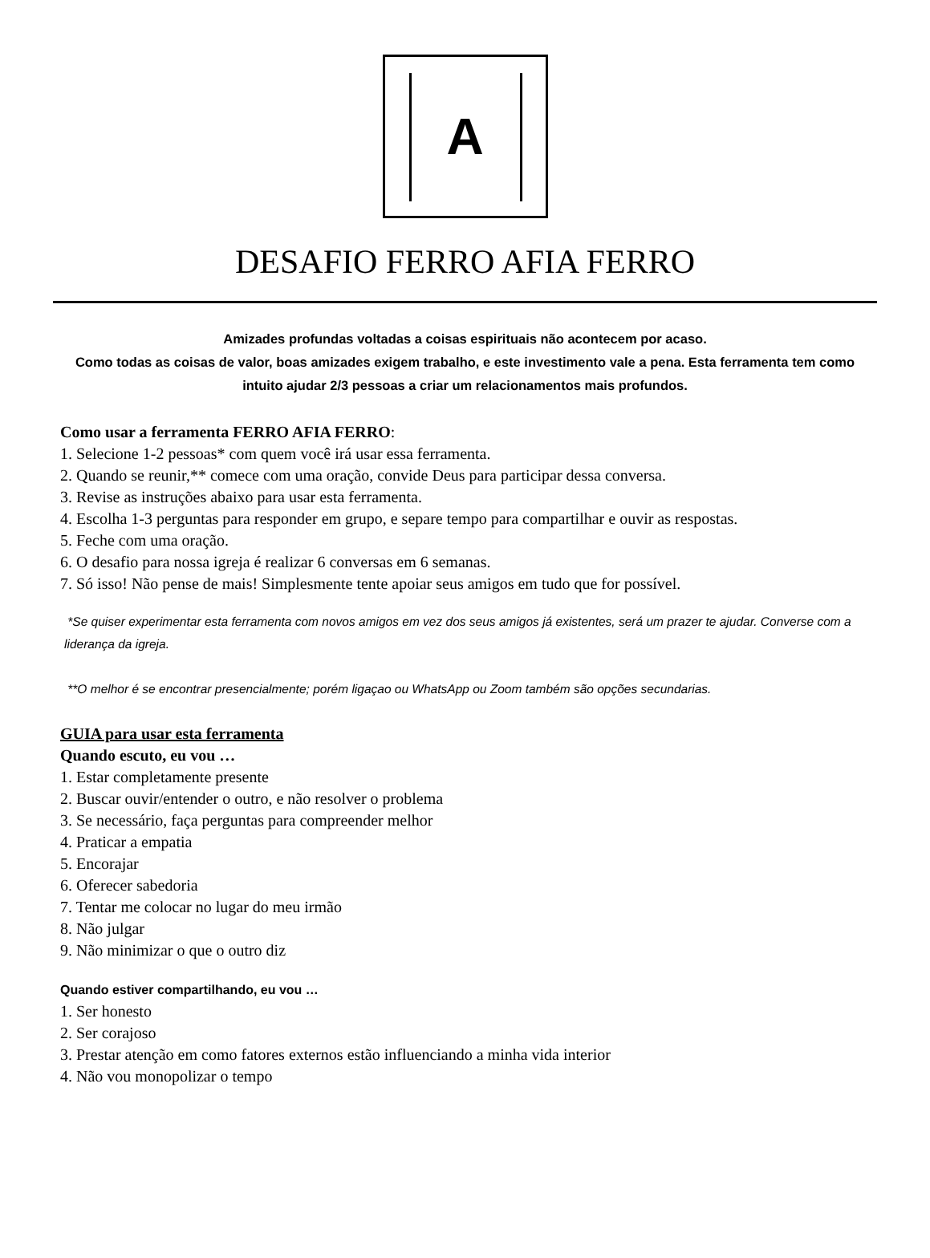A
DESAFIO FERRO AFIA FERRO
Amizades profundas voltadas a coisas espirituais não acontecem por acaso.
Como todas as coisas de valor, boas amizades exigem trabalho, e este investimento vale a pena. Esta ferramenta tem como intuito ajudar 2/3 pessoas a criar um relacionamentos mais profundos.
Como usar a ferramenta FERRO AFIA FERRO:
1. Selecione 1-2 pessoas* com quem você irá usar essa ferramenta.
2. Quando se reunir,** comece com uma oração, convide Deus para participar dessa conversa.
3. Revise as instruções abaixo para usar esta ferramenta.
4. Escolha 1-3 perguntas para responder em grupo, e separe tempo para compartilhar e ouvir as respostas.
5. Feche com uma oração.
6. O desafio para nossa igreja é realizar 6 conversas em 6 semanas.
7. Só isso! Não pense de mais! Simplesmente tente apoiar seus amigos em tudo que for possível.
*Se quiser experimentar esta ferramenta com novos amigos em vez dos seus amigos já existentes, será um prazer te ajudar. Converse com a liderança da igreja.
**O melhor é se encontrar presencialmente; porém ligaçao ou WhatsApp ou Zoom também são opções secundarias.
GUIA para usar esta ferramenta
Quando escuto, eu vou …
1. Estar completamente presente
2. Buscar ouvir/entender o outro, e não resolver o problema
3. Se necessário, faça perguntas para compreender melhor
4. Praticar a empatia
5. Encorajar
6. Oferecer sabedoria
7. Tentar me colocar no lugar do meu irmão
8. Não julgar
9. Não minimizar o que o outro diz
Quando estiver compartilhando, eu vou …
1. Ser honesto
2. Ser corajoso
3. Prestar atenção em como fatores externos estão influenciando a minha vida interior
4. Não vou monopolizar o tempo